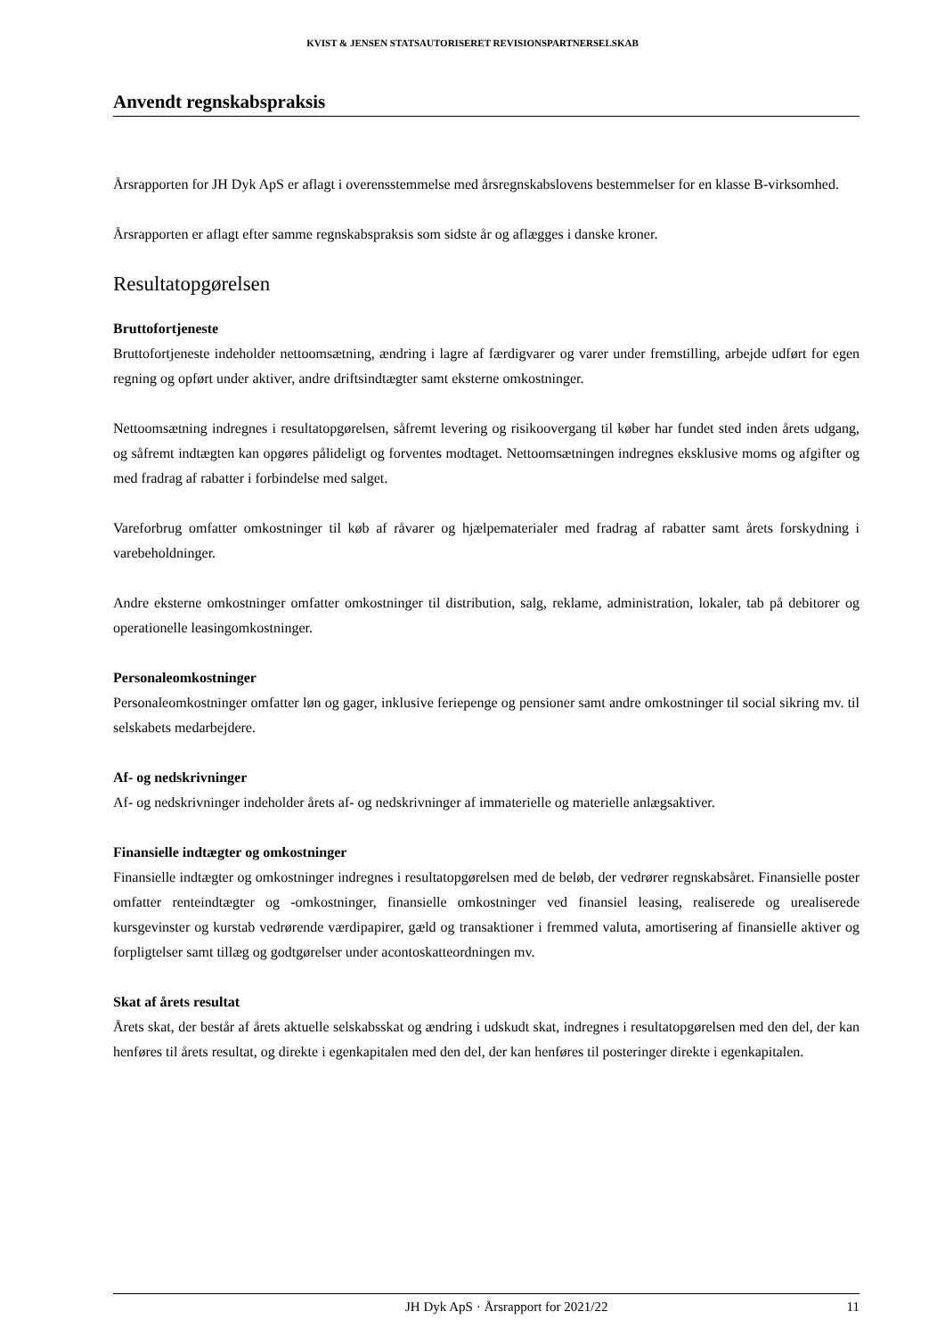KVIST & JENSEN STATSAUTORISERET REVISIONSPARTNERSELSKAB
Anvendt regnskabspraksis
Årsrapporten for JH Dyk ApS er aflagt i overensstemmelse med årsregnskabslovens bestemmelser for en klasse B-virksomhed.
Årsrapporten er aflagt efter samme regnskabspraksis som sidste år og aflægges i danske kroner.
Resultatopgørelsen
Bruttofortjeneste
Bruttofortjeneste indeholder nettoomsætning, ændring i lagre af færdigvarer og varer under fremstilling, arbejde udført for egen regning og opført under aktiver, andre driftsindtægter samt eksterne omkostninger.
Nettoomsætning indregnes i resultatopgørelsen, såfremt levering og risikoovergang til køber har fundet sted inden årets udgang, og såfremt indtægten kan opgøres pålideligt og forventes modtaget. Nettoomsætningen indregnes eksklusive moms og afgifter og med fradrag af rabatter i forbindelse med salget.
Vareforbrug omfatter omkostninger til køb af råvarer og hjælpematerialer med fradrag af rabatter samt årets forskydning i varebeholdninger.
Andre eksterne omkostninger omfatter omkostninger til distribution, salg, reklame, administration, lokaler, tab på debitorer og operationelle leasingomkostninger.
Personaleomkostninger
Personaleomkostninger omfatter løn og gager, inklusive feriepenge og pensioner samt andre omkostninger til social sikring mv. til selskabets medarbejdere.
Af- og nedskrivninger
Af- og nedskrivninger indeholder årets af- og nedskrivninger af immaterielle og materielle anlægsaktiver.
Finansielle indtægter og omkostninger
Finansielle indtægter og omkostninger indregnes i resultatopgørelsen med de beløb, der vedrører regnskabsåret. Finansielle poster omfatter renteindtægter og -omkostninger, finansielle omkostninger ved finansiel leasing, realiserede og urealiserede kursgevinster og kurstab vedrørende værdipapirer, gæld og transaktioner i fremmed valuta, amortisering af finansielle aktiver og forpligtelser samt tillæg og godtgørelser under acontoskatteordningen mv.
Skat af årets resultat
Årets skat, der består af årets aktuelle selskabsskat og ændring i udskudt skat, indregnes i resultatopgørelsen med den del, der kan henføres til årets resultat, og direkte i egenkapitalen med den del, der kan henføres til posteringer direkte i egenkapitalen.
JH Dyk ApS · Årsrapport for 2021/22 11